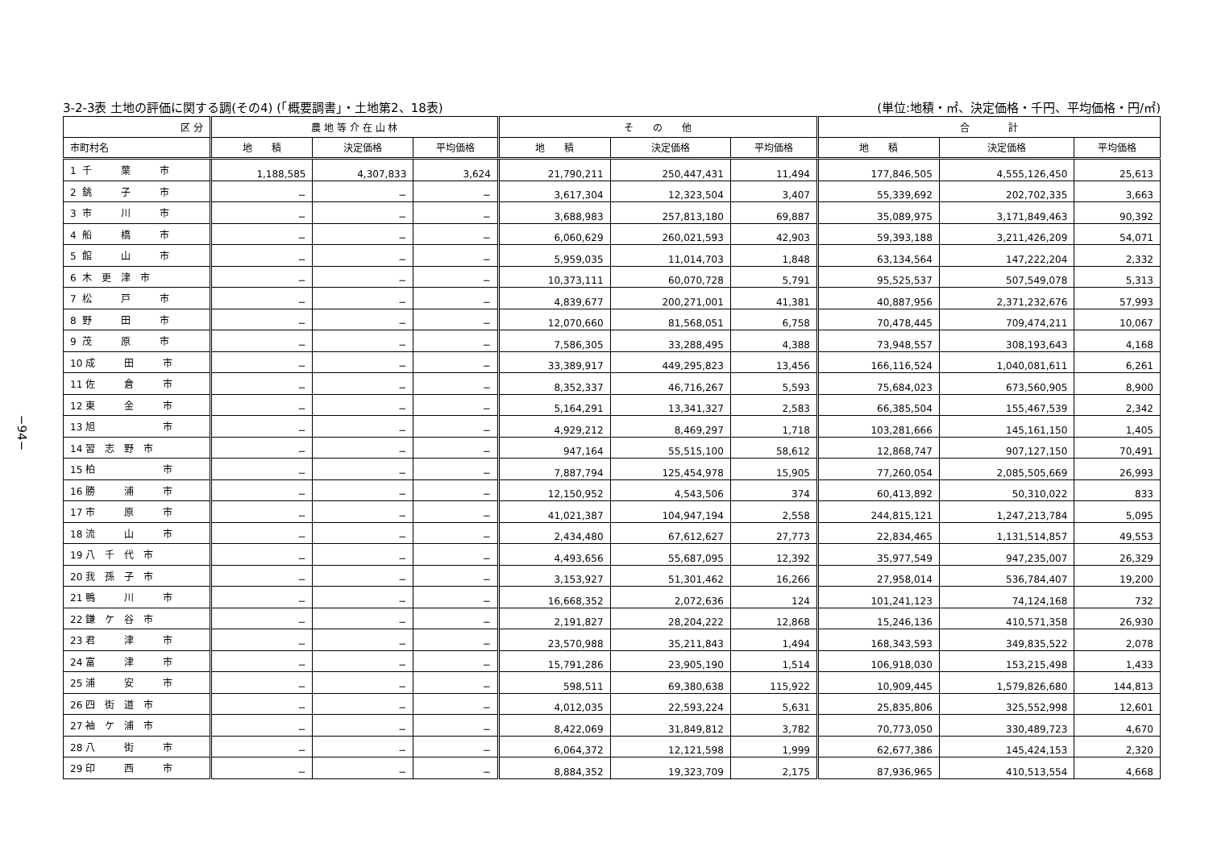−94−
3-2-3表 土地の評価に関する調(その4) (「概要調書」・土地第2、18表) (単位:地積・㎡、決定価格・千円、平均価格・円/㎡)
| 区 分 | 農 地 等 介 在 山 林 | | | そ の 他 | | | 合 計 | | |
| --- | --- | --- | --- | --- | --- | --- | --- | --- | --- |
| 市町村名 | 地 積 | 決定価格 | 平均価格 | 地 積 | 決定価格 | 平均価格 | 地 積 | 決定価格 | 平均価格 |
| 1 千 葉 市 | 1,188,585 | 4,307,833 | 3,624 | 21,790,211 | 250,447,431 | 11,494 | 177,846,505 | 4,555,126,450 | 25,613 |
| 2 銚 子 市 | − | − | − | 3,617,304 | 12,323,504 | 3,407 | 55,339,692 | 202,702,335 | 3,663 |
| 3 市 川 市 | − | − | − | 3,688,983 | 257,813,180 | 69,887 | 35,089,975 | 3,171,849,463 | 90,392 |
| 4 船 橋 市 | − | − | − | 6,060,629 | 260,021,593 | 42,903 | 59,393,188 | 3,211,426,209 | 54,071 |
| 5 館 山 市 | − | − | − | 5,959,035 | 11,014,703 | 1,848 | 63,134,564 | 147,222,204 | 2,332 |
| 6 木 更 津 市 | − | − | − | 10,373,111 | 60,070,728 | 5,791 | 95,525,537 | 507,549,078 | 5,313 |
| 7 松 戸 市 | − | − | − | 4,839,677 | 200,271,001 | 41,381 | 40,887,956 | 2,371,232,676 | 57,993 |
| 8 野 田 市 | − | − | − | 12,070,660 | 81,568,051 | 6,758 | 70,478,445 | 709,474,211 | 10,067 |
| 9 茂 原 市 | − | − | − | 7,586,305 | 33,288,495 | 4,388 | 73,948,557 | 308,193,643 | 4,168 |
| 10 成 田 市 | − | − | − | 33,389,917 | 449,295,823 | 13,456 | 166,116,524 | 1,040,081,611 | 6,261 |
| 11 佐 倉 市 | − | − | − | 8,352,337 | 46,716,267 | 5,593 | 75,684,023 | 673,560,905 | 8,900 |
| 12 東 金 市 | − | − | − | 5,164,291 | 13,341,327 | 2,583 | 66,385,504 | 155,467,539 | 2,342 |
| 13 旭 市 | − | − | − | 4,929,212 | 8,469,297 | 1,718 | 103,281,666 | 145,161,150 | 1,405 |
| 14 習 志 野 市 | − | − | − | 947,164 | 55,515,100 | 58,612 | 12,868,747 | 907,127,150 | 70,491 |
| 15 柏 市 | − | − | − | 7,887,794 | 125,454,978 | 15,905 | 77,260,054 | 2,085,505,669 | 26,993 |
| 16 勝 浦 市 | − | − | − | 12,150,952 | 4,543,506 | 374 | 60,413,892 | 50,310,022 | 833 |
| 17 市 原 市 | − | − | − | 41,021,387 | 104,947,194 | 2,558 | 244,815,121 | 1,247,213,784 | 5,095 |
| 18 流 山 市 | − | − | − | 2,434,480 | 67,612,627 | 27,773 | 22,834,465 | 1,131,514,857 | 49,553 |
| 19 八 千 代 市 | − | − | − | 4,493,656 | 55,687,095 | 12,392 | 35,977,549 | 947,235,007 | 26,329 |
| 20 我 孫 子 市 | − | − | − | 3,153,927 | 51,301,462 | 16,266 | 27,958,014 | 536,784,407 | 19,200 |
| 21 鴨 川 市 | − | − | − | 16,668,352 | 2,072,636 | 124 | 101,241,123 | 74,124,168 | 732 |
| 22 鎌 ケ 谷 市 | − | − | − | 2,191,827 | 28,204,222 | 12,868 | 15,246,136 | 410,571,358 | 26,930 |
| 23 君 津 市 | − | − | − | 23,570,988 | 35,211,843 | 1,494 | 168,343,593 | 349,835,522 | 2,078 |
| 24 富 津 市 | − | − | − | 15,791,286 | 23,905,190 | 1,514 | 106,918,030 | 153,215,498 | 1,433 |
| 25 浦 安 市 | − | − | − | 598,511 | 69,380,638 | 115,922 | 10,909,445 | 1,579,826,680 | 144,813 |
| 26 四 街 道 市 | − | − | − | 4,012,035 | 22,593,224 | 5,631 | 25,835,806 | 325,552,998 | 12,601 |
| 27 袖 ケ 浦 市 | − | − | − | 8,422,069 | 31,849,812 | 3,782 | 70,773,050 | 330,489,723 | 4,670 |
| 28 八 街 市 | − | − | − | 6,064,372 | 12,121,598 | 1,999 | 62,677,386 | 145,424,153 | 2,320 |
| 29 印 西 市 | − | − | − | 8,884,352 | 19,323,709 | 2,175 | 87,936,965 | 410,513,554 | 4,668 |